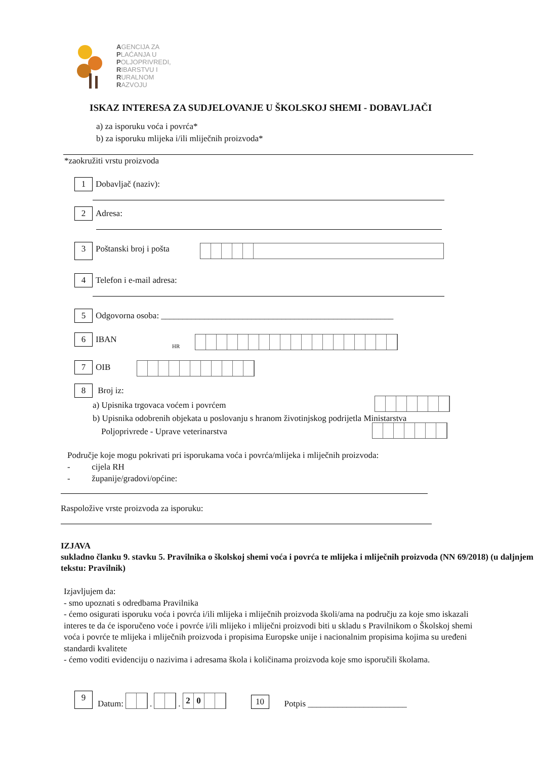AGENCIJA ZA
PLAĆANJA U
POLJOPRIVREDI,
RIBARSTVU I
RURALNOM
RAZVOJU
ISKAZ INTERESA ZA SUDJELOVANJE U ŠKOLSKOJ SHEMI - DOBAVLJAČI
a) za isporuku voća i povrća*
b) za isporuku mlijeka i/ili mliječnih proizvoda*
*zaokružiti vrstu proizvoda
1 Dobavljač (naziv):
2 Adresa:
3 Poštanski broj i pošta
4 Telefon i e-mail adresa:
5 Odgovorna osoba: ______________________________________________________
6 IBAN
HR
7 OIB
8 Broj iz:
a) Upisnika trgovaca voćem i povrćem
b) Upisnika odobrenih objekata u poslovanju s hranom životinjskog podrijetla Ministarstva
Poljoprivrede - Uprave veterinarstva
Područje koje mogu pokrivati pri isporukama voća i povrća/mlijeka i mliječnih proizvoda:
- cijela RH
- županije/gradovi/općine:
Raspoložive vrste proizvoda za isporuku:
IZJAVA
sukladno članku 9. stavku 5. Pravilnika o školskoj shemi voća i povrća te mlijeka i mliječnih proizvoda (NN 69/2018) (u daljnjem tekstu: Pravilnik)
Izjavljujem da:
- smo upoznati s odredbama Pravilnika
- ćemo osigurati isporuku voća i povrća i/ili mlijeka i mliječnih proizvoda školi/ama na području za koje smo iskazali interes te da će isporučeno voće i povrće i/ili mlijeko i mliječni proizvodi biti u skladu s Pravilnikom o Školskoj shemi voća i povrće te mlijeka i mliječnih proizvoda i propisima Europske unije i nacionalnim propisima kojima su uređeni standardi kvalitete
- ćemo voditi evidenciju o nazivima i adresama škola i količinama proizvoda koje smo isporučili školama.
9 Datum: . . 20 10 Potpis _______________________